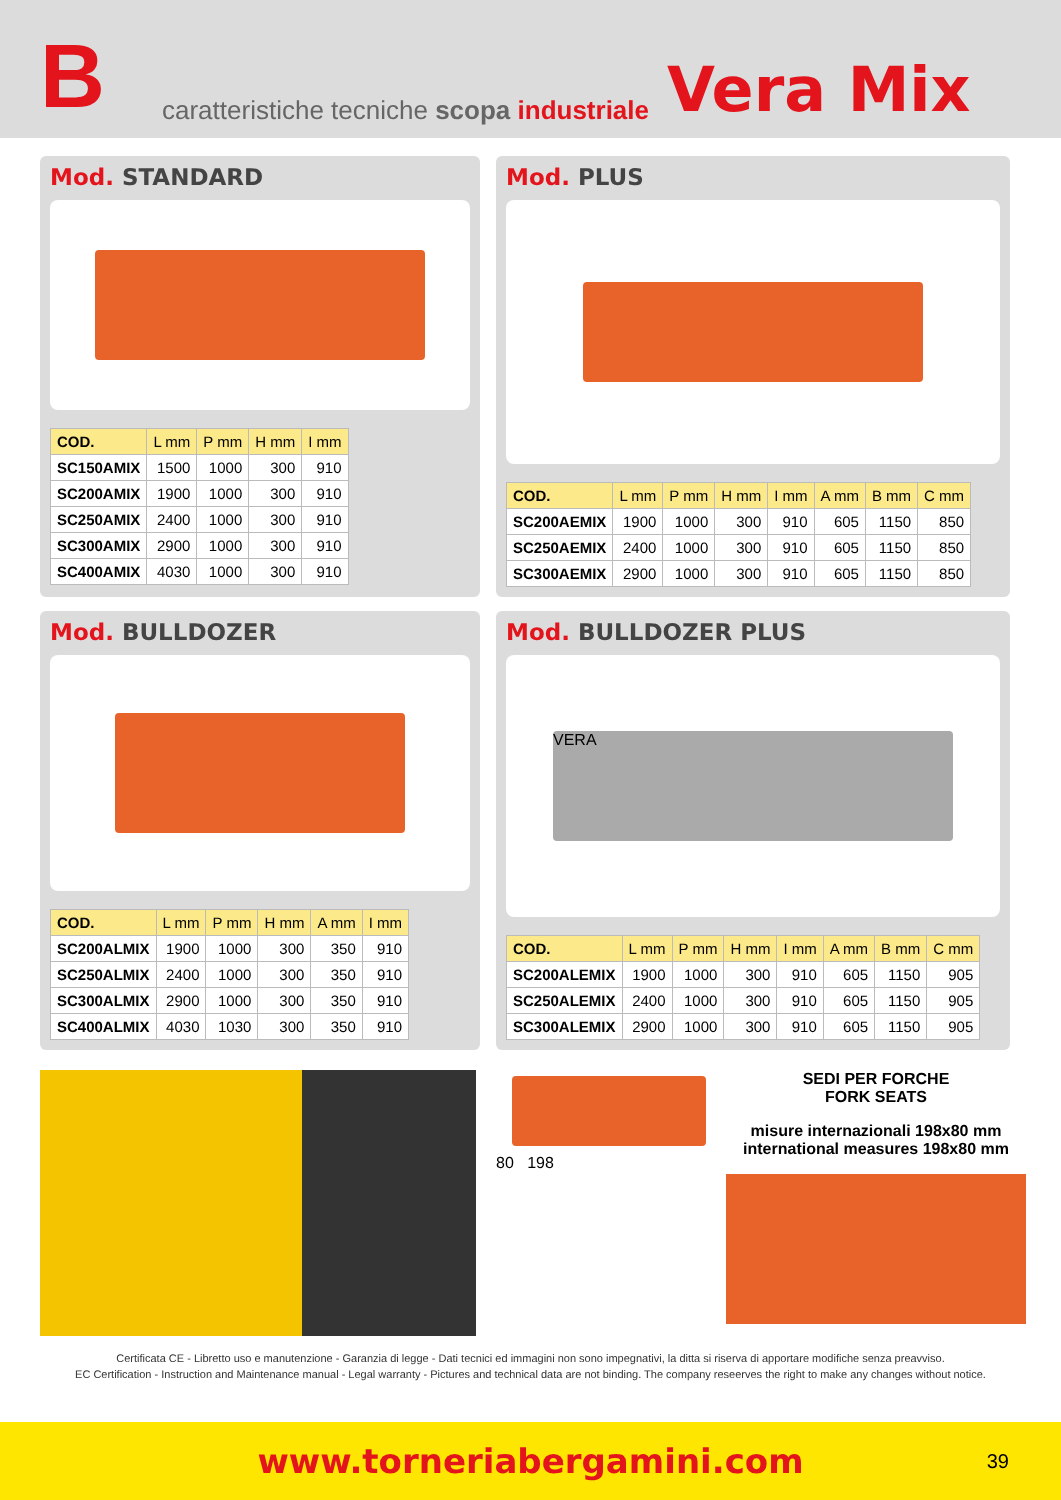B
caratteristiche tecniche scopa industriale
Vera Mix
Mod. STANDARD
| COD. | L mm | P mm | H mm | I mm |
| --- | --- | --- | --- | --- |
| SC150AMIX | 1500 | 1000 | 300 | 910 |
| SC200AMIX | 1900 | 1000 | 300 | 910 |
| SC250AMIX | 2400 | 1000 | 300 | 910 |
| SC300AMIX | 2900 | 1000 | 300 | 910 |
| SC400AMIX | 4030 | 1000 | 300 | 910 |
Mod. PLUS
| COD. | L mm | P mm | H mm | I mm | A mm | B mm | C mm |
| --- | --- | --- | --- | --- | --- | --- | --- |
| SC200AEMIX | 1900 | 1000 | 300 | 910 | 605 | 1150 | 850 |
| SC250AEMIX | 2400 | 1000 | 300 | 910 | 605 | 1150 | 850 |
| SC300AEMIX | 2900 | 1000 | 300 | 910 | 605 | 1150 | 850 |
Mod. BULLDOZER
| COD. | L mm | P mm | H mm | A mm | I mm |
| --- | --- | --- | --- | --- | --- |
| SC200ALMIX | 1900 | 1000 | 300 | 350 | 910 |
| SC250ALMIX | 2400 | 1000 | 300 | 350 | 910 |
| SC300ALMIX | 2900 | 1000 | 300 | 350 | 910 |
| SC400ALMIX | 4030 | 1030 | 300 | 350 | 910 |
Mod. BULLDOZER PLUS
VERA
| COD. | L mm | P mm | H mm | I mm | A mm | B mm | C mm |
| --- | --- | --- | --- | --- | --- | --- | --- |
| SC200ALEMIX | 1900 | 1000 | 300 | 910 | 605 | 1150 | 905 |
| SC250ALEMIX | 2400 | 1000 | 300 | 910 | 605 | 1150 | 905 |
| SC300ALEMIX | 2900 | 1000 | 300 | 910 | 605 | 1150 | 905 |
80 198 SEDI PER FORCHE
FORK SEATS
misure internazionali 198x80 mm
international measures 198x80 mm
Certificata CE - Libretto uso e manutenzione - Garanzia di legge - Dati tecnici ed immagini non sono impegnativi, la ditta si riserva di apportare modifiche senza preavviso.
EC Certification - Instruction and Maintenance manual - Legal warranty - Pictures and technical data are not binding. The company reseerves the right to make any changes without notice.
www.torneriabergamini.com 39